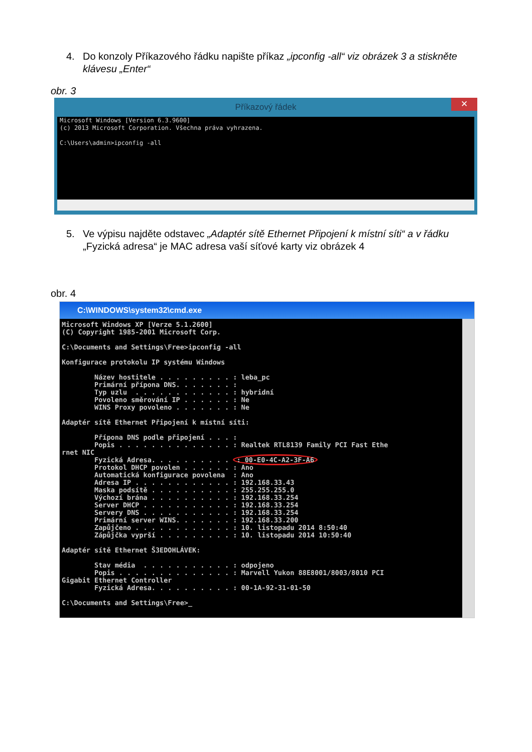4. Do konzoly Příkazového řádku napište příkaz „ipconfig -all“ viz obrázek 3 a stiskněte klávesu „Enter“
obr. 3
Příkazový řádek ✕
Microsoft Windows [Version 6.3.9600] (c) 2013 Microsoft Corporation. Všechna práva vyhrazena. C:\Users\admin>ipconfig -all
5. Ve výpisu najděte odstavec „Adaptér sítě Ethernet Připojení k místní síti“ a v řádku „Fyzická adresa“ je MAC adresa vaší síťové karty viz obrázek 4
obr. 4
C:\WINDOWS\system32\cmd.exe
Microsoft Windows XP [Verze 5.1.2600] (C) Copyright 1985-2001 Microsoft Corp. C:\Documents and Settings\Free>ipconfig -all Konfigurace protokolu IP systému Windows Název hostitele . . . . . . . . . : leba_pc Primární přípona DNS. . . . . . . : Typ uzlu . . . . . . . . . . . . : hybridní Povoleno směrování IP . . . . . . : Ne WINS Proxy povoleno . . . . . . . : Ne Adaptér sítě Ethernet Připojení k místní síti: Přípona DNS podle připojení . . . : Popis . . . . . . . . . . . . . . : Realtek RTL8139 Family PCI Fast Ethe rnet NIC Fyzická Adresa. . . . . . . . . . : 00-E0-4C-A2-3F-A6 Protokol DHCP povolen . . . . . . : Ano Automatická konfigurace povolena : Ano Adresa IP . . . . . . . . . . . . : 192.168.33.43 Maska podsítě . . . . . . . . . . : 255.255.255.0 Výchozí brána . . . . . . . . . . : 192.168.33.254 Server DHCP . . . . . . . . . . . : 192.168.33.254 Servery DNS . . . . . . . . . . . : 192.168.33.254 Primární server WINS. . . . . . . : 192.168.33.200 Zapůjčeno . . . . . . . . . . . . : 10. listopadu 2014 8:50:40 Zápůjčka vyprší . . . . . . . . . : 10. listopadu 2014 10:50:40 Adaptér sítě Ethernet Š3EDOHLÁVEK: Stav média . . . . . . . . . . . : odpojeno Popis . . . . . . . . . . . . . . : Marvell Yukon 88E8001/8003/8010 PCI Gigabit Ethernet Controller Fyzická Adresa. . . . . . . . . . : 00-1A-92-31-01-50 C:\Documents and Settings\Free>_